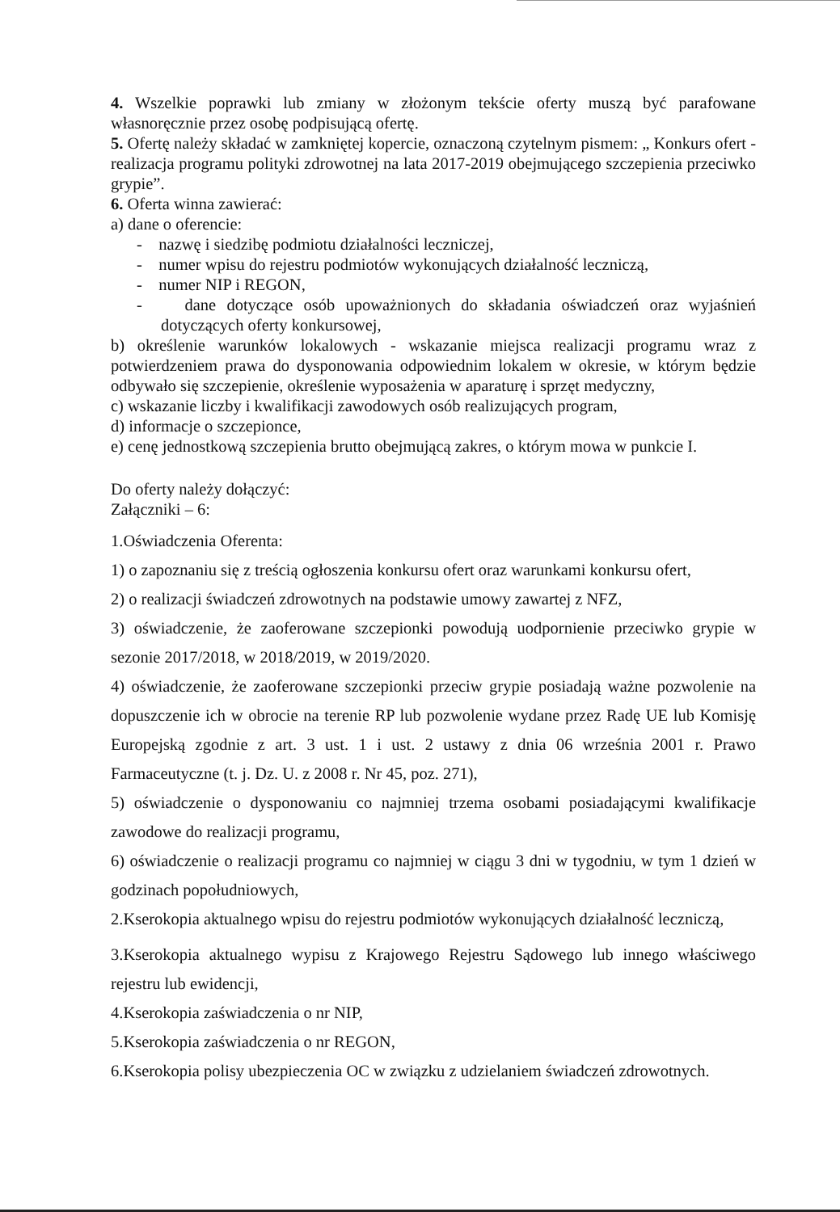4. Wszelkie poprawki lub zmiany w złożonym tekście oferty muszą być parafowane własnoręcznie przez osobę podpisującą ofertę.
5. Ofertę należy składać w zamkniętej kopercie, oznaczoną czytelnym pismem: „ Konkurs ofert - realizacja programu polityki zdrowotnej na lata 2017-2019 obejmującego szczepienia przeciwko grypie”.
6. Oferta winna zawierać:
a) dane o oferencie:
- nazwę i siedzibę podmiotu działalności leczniczej,
- numer wpisu do rejestru podmiotów wykonujących działalność leczniczą,
- numer NIP i REGON,
- dane dotyczące osób upoważnionych do składania oświadczeń oraz wyjaśnień dotyczących oferty konkursowej,
b) określenie warunków lokalowych - wskazanie miejsca realizacji programu wraz z potwierdzeniem prawa do dysponowania odpowiednim lokalem w okresie, w którym będzie odbywało się szczepienie, określenie wyposażenia w aparaturę i sprzęt medyczny,
c) wskazanie liczby i kwalifikacji zawodowych osób realizujących program,
d) informacje o szczepionce,
e) cenę jednostkową szczepienia brutto obejmującą zakres, o którym mowa w punkcie I.
Do oferty należy dołączyć:
Załączniki – 6:
1.Oświadczenia Oferenta:
1) o zapoznaniu się z treścią ogłoszenia konkursu ofert oraz warunkami konkursu ofert,
2) o realizacji świadczeń zdrowotnych na podstawie umowy zawartej z NFZ,
3) oświadczenie, że zaoferowane szczepionki powodują uodpornienie przeciwko grypie w sezonie 2017/2018, w 2018/2019, w 2019/2020.
4) oświadczenie, że zaoferowane szczepionki przeciw grypie posiadają ważne pozwolenie na dopuszczenie ich w obrocie na terenie RP lub pozwolenie wydane przez Radę UE lub Komisję Europejską zgodnie z art. 3 ust. 1 i ust. 2 ustawy z dnia 06 września 2001 r. Prawo Farmaceutyczne (t. j. Dz. U. z 2008 r. Nr 45, poz. 271),
5) oświadczenie o dysponowaniu co najmniej trzema osobami posiadającymi kwalifikacje zawodowe do realizacji programu,
6) oświadczenie o realizacji programu co najmniej w ciągu 3 dni w tygodniu, w tym 1 dzień w godzinach popołudniowych,
2.Kserokopia aktualnego wpisu do rejestru podmiotów wykonujących działalność leczniczą,
3.Kserokopia aktualnego wypisu z Krajowego Rejestru Sądowego lub innego właściwego rejestru lub ewidencji,
4.Kserokopia zaświadczenia o nr NIP,
5.Kserokopia zaświadczenia o nr REGON,
6.Kserokopia polisy ubezpieczenia OC w związku z udzielaniem świadczeń zdrowotnych.